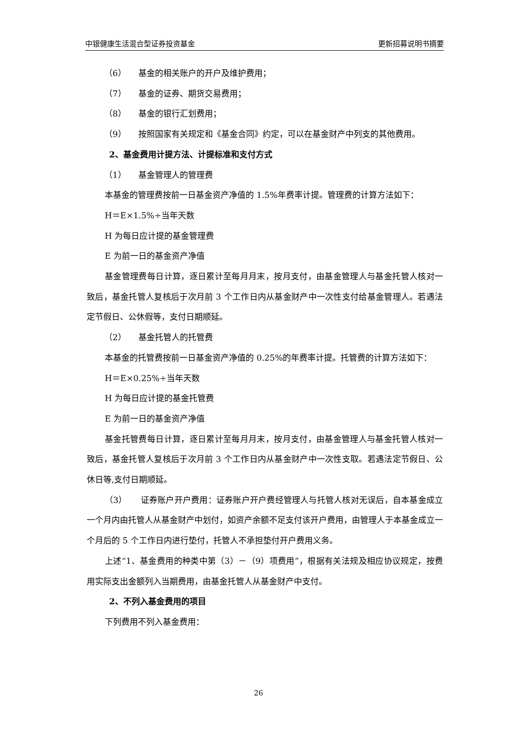中银健康生活混合型证券投资基金 更新招募说明书摘要
（6） 基金的相关账户的开户及维护费用；
（7） 基金的证券、期货交易费用；
（8） 基金的银行汇划费用；
（9） 按照国家有关规定和《基金合同》约定，可以在基金财产中列支的其他费用。
2、基金费用计提方法、计提标准和支付方式
（1） 基金管理人的管理费
本基金的管理费按前一日基金资产净值的 1.5%年费率计提。管理费的计算方法如下：
H＝E×1.5%÷当年天数
H 为每日应计提的基金管理费
E 为前一日的基金资产净值
基金管理费每日计算，逐日累计至每月月末，按月支付，由基金管理人与基金托管人核对一致后，基金托管人复核后于次月前 3 个工作日内从基金财产中一次性支付给基金管理人。若遇法定节假日、公休假等，支付日期顺延。
（2） 基金托管人的托管费
本基金的托管费按前一日基金资产净值的 0.25%的年费率计提。托管费的计算方法如下：
H＝E×0.25%÷当年天数
H 为每日应计提的基金托管费
E 为前一日的基金资产净值
基金托管费每日计算，逐日累计至每月月末，按月支付，由基金管理人与基金托管人核对一致后，基金托管人复核后于次月前 3 个工作日内从基金财产中一次性支取。若遇法定节假日、公休日等,支付日期顺延。
（3） 证券账户开户费用：证券账户开户费经管理人与托管人核对无误后，自本基金成立一个月内由托管人从基金财产中划付，如资产余额不足支付该开户费用，由管理人于本基金成立一个月后的 5 个工作日内进行垫付，托管人不承担垫付开户费用义务。
上述“1、基金费用的种类中第（3）－（9）项费用”，根据有关法规及相应协议规定，按费用实际支出金额列入当期费用，由基金托管人从基金财产中支付。
2、不列入基金费用的项目
下列费用不列入基金费用：
26